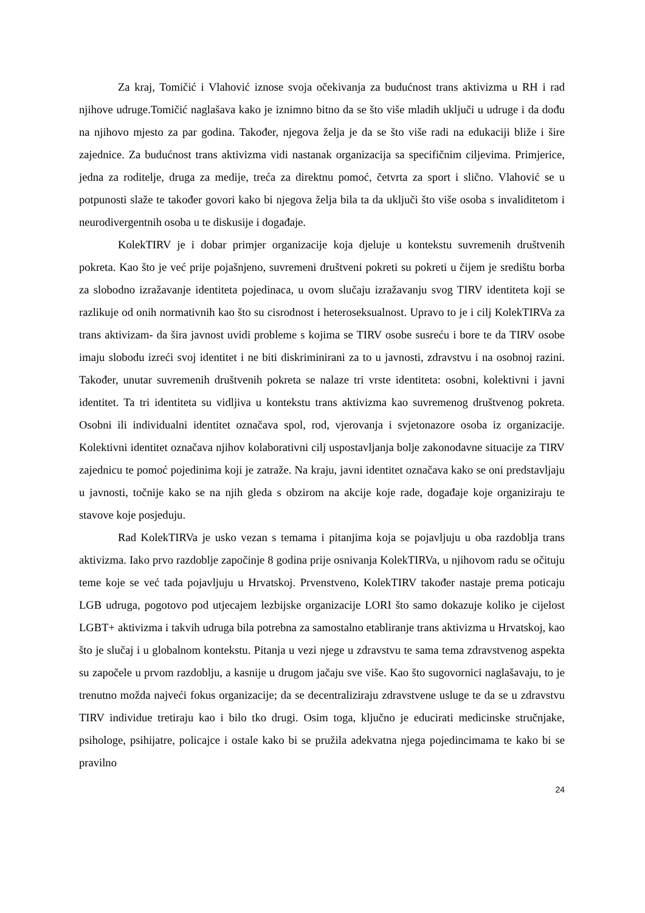Za kraj, Tomičić i Vlahović iznose svoja očekivanja za budućnost trans aktivizma u RH i rad njihove udruge.Tomičić naglašava kako je iznimno bitno da se što više mladih uključi u udruge i da dođu na njihovo mjesto za par godina. Također, njegova želja je da se što više radi na edukaciji bliže i šire zajednice. Za budućnost trans aktivizma vidi nastanak organizacija sa specifičnim ciljevima. Primjerice, jedna za roditelje, druga za medije, treća za direktnu pomoć, četvrta za sport i slično. Vlahović se u potpunosti slaže te također govori kako bi njegova želja bila ta da uključi što više osoba s invaliditetom i neurodivergentnih osoba u te diskusije i događaje.
KolekTIRV je i dobar primjer organizacije koja djeluje u kontekstu suvremenih društvenih pokreta. Kao što je već prije pojašnjeno, suvremeni društveni pokreti su pokreti u čijem je središtu borba za slobodno izražavanje identiteta pojedinaca, u ovom slučaju izražavanju svog TIRV identiteta koji se razlikuje od onih normativnih kao što su cisrodnost i heteroseksualnost. Upravo to je i cilj KolekTIRVa za trans aktivizam- da šira javnost uvidi probleme s kojima se TIRV osobe susreću i bore te da TIRV osobe imaju slobodu izreći svoj identitet i ne biti diskriminirani za to u javnosti, zdravstvu i na osobnoj razini. Također, unutar suvremenih društvenih pokreta se nalaze tri vrste identiteta: osobni, kolektivni i javni identitet. Ta tri identiteta su vidljiva u kontekstu trans aktivizma kao suvremenog društvenog pokreta. Osobni ili individualni identitet označava spol, rod, vjerovanja i svjetonazore osoba iz organizacije. Kolektivni identitet označava njihov kolaborativni cilj uspostavljanja bolje zakonodavne situacije za TIRV zajednicu te pomoć pojedinima koji je zatraže. Na kraju, javni identitet označava kako se oni predstavljaju u javnosti, točnije kako se na njih gleda s obzirom na akcije koje rade, događaje koje organiziraju te stavove koje posjeduju.
Rad KolekTIRVa je usko vezan s temama i pitanjima koja se pojavljuju u oba razdoblja trans aktivizma. Iako prvo razdoblje započinje 8 godina prije osnivanja KolekTIRVa, u njihovom radu se očituju teme koje se već tada pojavljuju u Hrvatskoj. Prvenstveno, KolekTIRV također nastaje prema poticaju LGB udruga, pogotovo pod utjecajem lezbijske organizacije LORI što samo dokazuje koliko je cijelost LGBT+ aktivizma i takvih udruga bila potrebna za samostalno etabliranje trans aktivizma u Hrvatskoj, kao što je slučaj i u globalnom kontekstu. Pitanja u vezi njege u zdravstvu te sama tema zdravstvenog aspekta su započele u prvom razdoblju, a kasnije u drugom jačaju sve više. Kao što sugovornici naglašavaju, to je trenutno možda najveći fokus organizacije; da se decentraliziraju zdravstvene usluge te da se u zdravstvu TIRV individue tretiraju kao i bilo tko drugi. Osim toga, ključno je educirati medicinske stručnjake, psihologe, psihijatre, policajce i ostale kako bi se pružila adekvatna njega pojedincimama te kako bi se pravilno
24